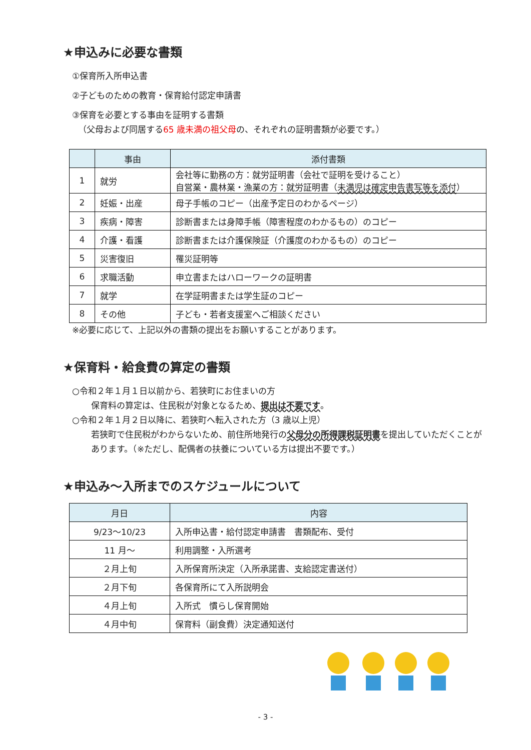★申込みに必要な書類
①保育所入所申込書
②子どものための教育・保育給付認定申請書
③保育を必要とする事由を証明する書類
（父母および同居する65 歳未満の祖父母の、それぞれの証明書類が必要です。）
| | 事由 | 添付書類 |
| --- | --- | --- |
| 1 | 就労 | 会社等に勤務の方：就労証明書（会社で証明を受けること） 自営業・農林業・漁業の方：就労証明書（ 未満児は確定申告書写等を添付 ） |
| 2 | 妊娠・出産 | 母子手帳のコピー（出産予定日のわかるページ） |
| 3 | 疾病・障害 | 診断書または身障手帳（障害程度のわかるもの）のコピー |
| 4 | 介護・看護 | 診断書または介護保険証（介護度のわかるもの）のコピー |
| 5 | 災害復旧 | 罹災証明等 |
| 6 | 求職活動 | 申立書またはハローワークの証明書 |
| 7 | 就学 | 在学証明書または学生証のコピー |
| 8 | その他 | 子ども・若者支援室へご相談ください |
※必要に応じて、上記以外の書類の提出をお願いすることがあります。
★保育料・給食費の算定の書類
○令和２年１月１日以前から、若狭町にお住まいの方
保育料の算定は、住民税が対象となるため、提出は不要です。
○令和２年１月２日以降に、若狭町へ転入された方（3 歳以上児）
若狭町で住民税がわからないため、前住所地発行の父母分の所得課税証明書を提出していただくことがあります。（※ただし、配偶者の扶養についている方は提出不要です。）
★申込み～入所までのスケジュールについて
| 月日 | 内容 |
| --- | --- |
| 9/23～10/23 | 入所申込書・給付認定申請書 書類配布、受付 |
| 11 月～ | 利用調整・入所選考 |
| ２月上旬 | 入所保育所決定（入所承諾書、支給認定書送付） |
| ２月下旬 | 各保育所にて入所説明会 |
| ４月上旬 | 入所式 慣らし保育開始 |
| ４月中旬 | 保育料（副食費）決定通知送付 |
- 3 -